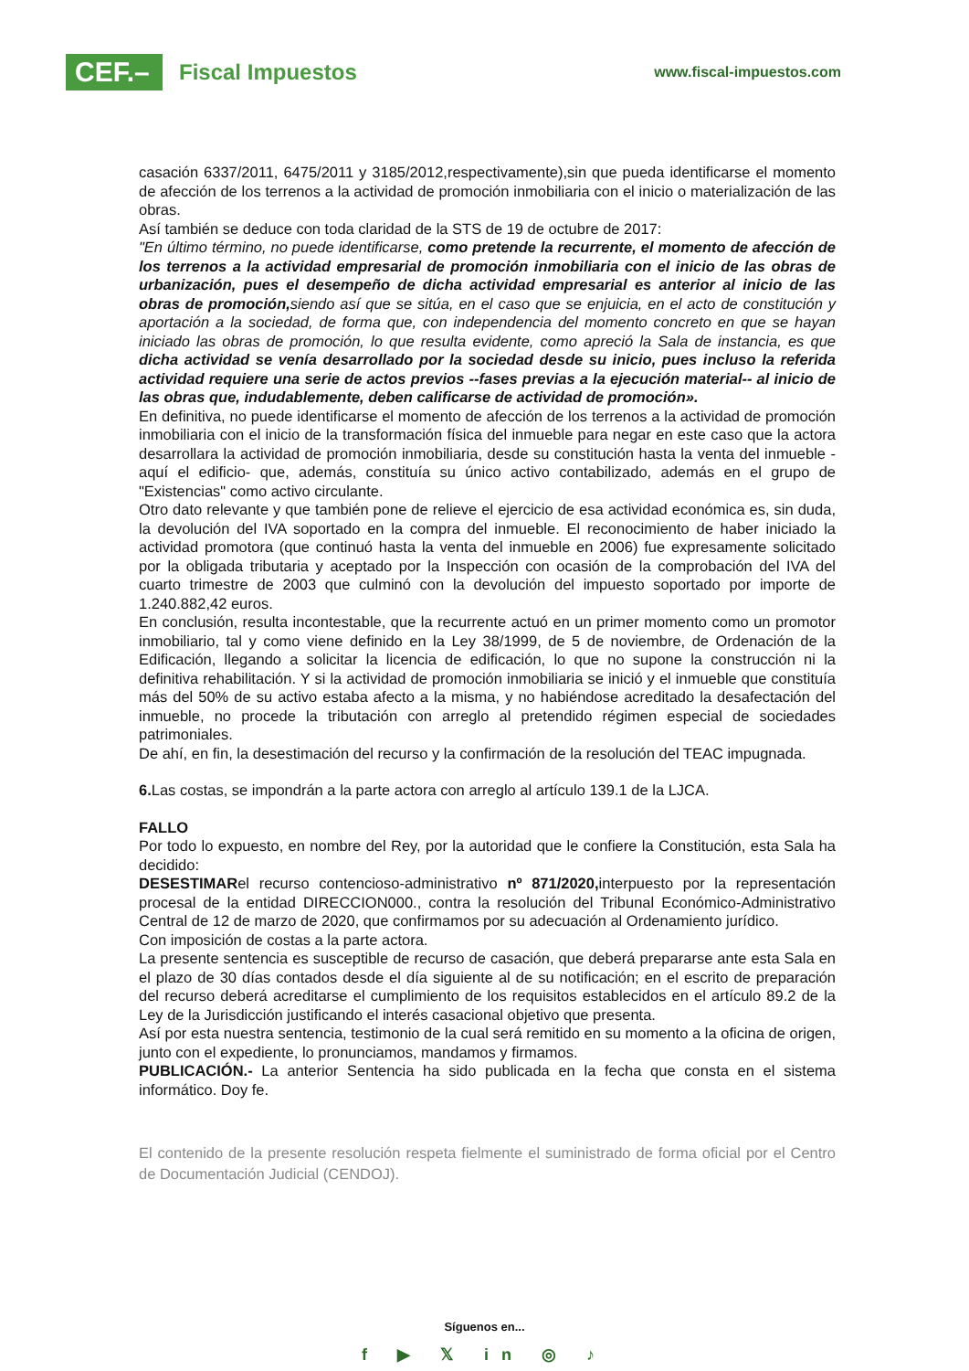CEF.–
Fiscal Impuestos
www.fiscal-impuestos.com
casación 6337/2011, 6475/2011 y 3185/2012,respectivamente),sin que pueda identificarse el momento de afección de los terrenos a la actividad de promoción inmobiliaria con el inicio o materialización de las obras.
Así también se deduce con toda claridad de la STS de 19 de octubre de 2017:
"En último término, no puede identificarse, como pretende la recurrente, el momento de afección de los terrenos a la actividad empresarial de promoción inmobiliaria con el inicio de las obras de urbanización, pues el desempeño de dicha actividad empresarial es anterior al inicio de las obras de promoción, siendo así que se sitúa, en el caso que se enjuicia, en el acto de constitución y aportación a la sociedad, de forma que, con independencia del momento concreto en que se hayan iniciado las obras de promoción, lo que resulta evidente, como apreció la Sala de instancia, es que dicha actividad se venía desarrollado por la sociedad desde su inicio, pues incluso la referida actividad requiere una serie de actos previos --fases previas a la ejecución material-- al inicio de las obras que, indudablemente, deben calificarse de actividad de promoción».
En definitiva, no puede identificarse el momento de afección de los terrenos a la actividad de promoción inmobiliaria con el inicio de la transformación física del inmueble para negar en este caso que la actora desarrollara la actividad de promoción inmobiliaria, desde su constitución hasta la venta del inmueble -aquí el edificio- que, además, constituía su único activo contabilizado, además en el grupo de "Existencias" como activo circulante.
Otro dato relevante y que también pone de relieve el ejercicio de esa actividad económica es, sin duda, la devolución del IVA soportado en la compra del inmueble. El reconocimiento de haber iniciado la actividad promotora (que continuó hasta la venta del inmueble en 2006) fue expresamente solicitado por la obligada tributaria y aceptado por la Inspección con ocasión de la comprobación del IVA del cuarto trimestre de 2003 que culminó con la devolución del impuesto soportado por importe de 1.240.882,42 euros.
En conclusión, resulta incontestable, que la recurrente actuó en un primer momento como un promotor inmobiliario, tal y como viene definido en la Ley 38/1999, de 5 de noviembre, de Ordenación de la Edificación, llegando a solicitar la licencia de edificación, lo que no supone la construcción ni la definitiva rehabilitación. Y si la actividad de promoción inmobiliaria se inició y el inmueble que constituía más del 50% de su activo estaba afecto a la misma, y no habiéndose acreditado la desafectación del inmueble, no procede la tributación con arreglo al pretendido régimen especial de sociedades patrimoniales.
De ahí, en fin, la desestimación del recurso y la confirmación de la resolución del TEAC impugnada.
6. Las costas, se impondrán a la parte actora con arreglo al artículo 139.1 de la LJCA.
FALLO
Por todo lo expuesto, en nombre del Rey, por la autoridad que le confiere la Constitución, esta Sala ha decidido:
DESESTIMARel recurso contencioso-administrativo nº 871/2020, interpuesto por la representación procesal de la entidad DIRECCION000., contra la resolución del Tribunal Económico-Administrativo Central de 12 de marzo de 2020, que confirmamos por su adecuación al Ordenamiento jurídico.
Con imposición de costas a la parte actora.
La presente sentencia es susceptible de recurso de casación, que deberá prepararse ante esta Sala en el plazo de 30 días contados desde el día siguiente al de su notificación; en el escrito de preparación del recurso deberá acreditarse el cumplimiento de los requisitos establecidos en el artículo 89.2 de la Ley de la Jurisdicción justificando el interés casacional objetivo que presenta.
Así por esta nuestra sentencia, testimonio de la cual será remitido en su momento a la oficina de origen, junto con el expediente, lo pronunciamos, mandamos y firmamos.
PUBLICACIÓN.- La anterior Sentencia ha sido publicada en la fecha que consta en el sistema informático. Doy fe.
El contenido de la presente resolución respeta fielmente el suministrado de forma oficial por el Centro de Documentación Judicial (CENDOJ).
Síguenos en...
f ▶ 𝕏 in ◎ ♪